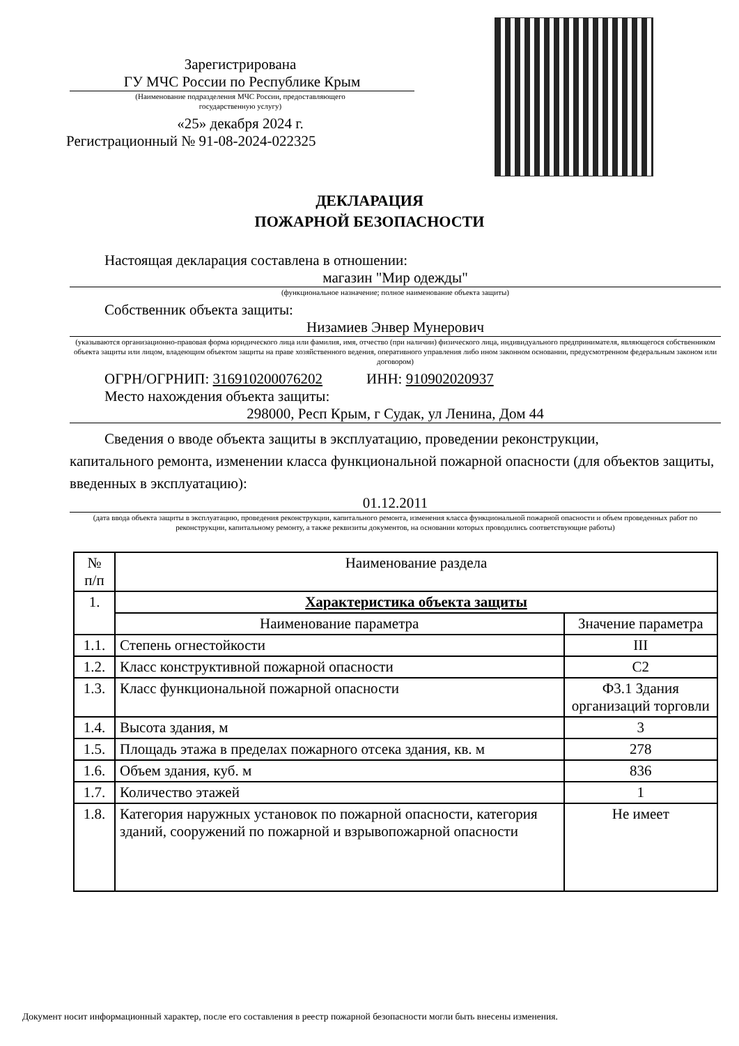Зарегистрирована
ГУ МЧС России по Республике Крым
(Наименование подразделения МЧС России, предоставляющего
государственную услугу)
«25» декабря 2024 г.
Регистрационный № 91-08-2024-022325
ДЕКЛАРАЦИЯ
ПОЖАРНОЙ БЕЗОПАСНОСТИ
Настоящая декларация составлена в отношении:
магазин "Мир одежды"
(функциональное назначение; полное наименование объекта защиты)
Собственник объекта защиты:
Низамиев Энвер Мунерович
(указываются организационно-правовая форма юридического лица или фамилия, имя, отчество (при наличии) физического лица, индивидуального предпринимателя, являющегося собственником объекта защиты или лицом, владеющим объектом защиты на праве хозяйственного ведения, оперативного управления либо ином законном основании, предусмотренном федеральным законом или договором)
ОГРН/ОГРНИП: 316910200076202 ИНН: 910902020937
Место нахождения объекта защиты:
298000, Респ Крым, г Судак, ул Ленина, Дом 44
Сведения о вводе объекта защиты в эксплуатацию, проведении реконструкции,
капитального ремонта, изменении класса функциональной пожарной опасности (для объектов защиты, введенных в эксплуатацию):
01.12.2011
(дата ввода объекта защиты в эксплуатацию, проведения реконструкции, капитального ремонта, изменения класса функциональной пожарной опасности и объем проведенных работ по реконструкции, капитальному ремонту, а также реквизиты документов, на основании которых проводились соответствующие работы)
| № п/п | Наименование раздела | |
| --- | --- | --- |
| 1. | Характеристика объекта защиты | |
| | Наименование параметра | Значение параметра |
| 1.1. | Степень огнестойкости | III |
| 1.2. | Класс конструктивной пожарной опасности | С2 |
| 1.3. | Класс функциональной пожарной опасности | Ф3.1 Здания организаций торговли |
| 1.4. | Высота здания, м | 3 |
| 1.5. | Площадь этажа в пределах пожарного отсека здания, кв. м | 278 |
| 1.6. | Объем здания, куб. м | 836 |
| 1.7. | Количество этажей | 1 |
| 1.8. | Категория наружных установок по пожарной опасности, категория зданий, сооружений по пожарной и взрывопожарной опасности | Не имеет |
Документ носит информационный характер, после его составления в реестр пожарной безопасности могли быть внесены изменения.